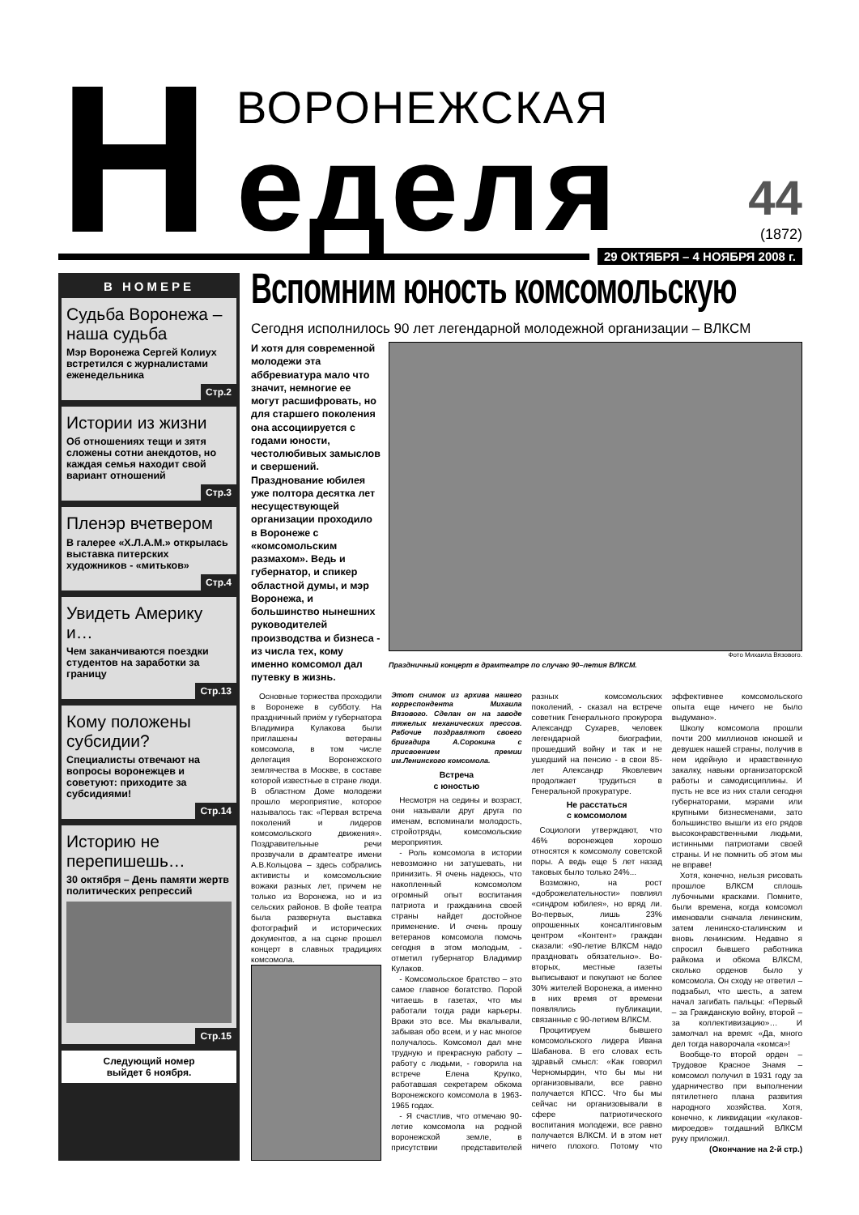Н
ВОРОНЕЖСКАЯ
еделя
44
(1872)
29 ОКТЯБРЯ – 4 НОЯБРЯ 2008 г.
В НОМЕРЕ
Судьба Воронежа – наша судьба
Мэр Воронежа Сергей Колиух встретился с журналистами еженедельника
Стр.2
Истории из жизни
Об отношениях тещи и зятя сложены сотни анекдотов, но каждая семья находит свой вариант отношений
Стр.3
Пленэр вчетвером
В галерее «Х.Л.А.М.» открылась выставка питерских художников - «митьков»
Стр.4
Увидеть Америку и…
Чем заканчиваются поездки студентов на заработки за границу
Стр.13
Кому положены субсидии?
Специалисты отвечают на вопросы воронежцев и советуют: приходите за субсидиями!
Стр.14
Историю не перепишешь…
30 октября – День памяти жертв политических репрессий
Стр.15
Следующий номер
выйдет 6 ноября.
Вспомним юность комсомольскую
Сегодня исполнилось 90 лет легендарной молодежной организации – ВЛКСМ
И хотя для современной молодежи эта аббревиатура мало что значит, немногие ее могут расшифровать, но для старшего поколения она ассоциируется с годами юности, честолюбивых замыслов и свершений. Празднование юбилея уже полтора десятка лет несуществующей организации проходило в Воронеже с «комсомольским размахом». Ведь и губернатор, и спикер областной думы, и мэр Воронежа, и большинство нынешних руководителей производства и бизнеса - из числа тех, кому именно комсомол дал путевку в жизнь.
Фото Михаила Вязового.
Праздничный концерт в драмтеатре по случаю 90–летия ВЛКСМ.
Основные торжества проходили в Воронеже в субботу. На праздничный приём у губернатора Владимира Кулакова были приглашены ветераны комсомола, в том числе делегация Воронежского землячества в Москве, в составе которой известные в стране люди. В областном Доме молодежи прошло мероприятие, которое называлось так: «Первая встреча поколений и лидеров комсомольского движения». Поздравительные речи прозвучали в драмтеатре имени А.В.Кольцова – здесь собрались активисты и комсомольские вожаки разных лет, причем не только из Воронежа, но и из сельских районов. В фойе театра была развернута выставка фотографий и исторических документов, а на сцене прошел концерт в славных традициях комсомола.
Этот снимок из архива нашего корреспондента Михаила Вязового. Сделан он на заводе тяжелых механических прессов. Рабочие поздравляют своего бригадира А.Сорокина с присвоением премии им.Ленинского комсомола.
Встреча
с юностью
Несмотря на седины и возраст, они называли друг друга по именам, вспоминали молодость, стройотряды, комсомольские мероприятия.
- Роль комсомола в истории невозможно ни затушевать, ни принизить. Я очень надеюсь, что накопленный комсомолом огромный опыт воспитания патриота и гражданина своей страны найдет достойное применение. И очень прошу ветеранов комсомола помочь сегодня в этом молодым, - отметил губернатор Владимир Кулаков.
- Комсомольское братство – это самое главное богатство. Порой читаешь в газетах, что мы работали тогда ради карьеры. Враки это все. Мы вкалывали, забывая обо всем, и у нас многое получалось. Комсомол дал мне трудную и прекрасную работу – работу с людьми, - говорила на встрече Елена Крупко, работавшая секретарем обкома Воронежского комсомола в 1963-1965 годах.
- Я счастлив, что отмечаю 90-летие комсомола на родной воронежской земле, в присутствии представителей разных комсомольских поколений, - сказал на встрече советник Генерального прокурора Александр Сухарев, человек легендарной биографии, прошедший войну и так и не ушедший на пенсию - в свои 85-лет Александр Яковлевич продолжает трудиться в Генеральной прокуратуре.
Не расстаться
с комсомолом
Социологи утверждают, что 46% воронежцев хорошо относятся к комсомолу советской поры. А ведь еще 5 лет назад таковых было только 24%...
Возможно, на рост «доброжелательности» повлиял «синдром юбилея», но вряд ли. Во-первых, лишь 23% опрошенных консалтинговым центром «Контент» граждан сказали: «90-летие ВЛКСМ надо праздновать обязательно». Во-вторых, местные газеты выписывают и покупают не более 30% жителей Воронежа, а именно в них время от времени появлялись публикации, связанные с 90-летием ВЛКСМ.
Процитируем бывшего комсомольского лидера Ивана Шабанова. В его словах есть здравый смысл: «Как говорил Черномырдин, что бы мы ни организовывали, все равно получается КПСС. Что бы мы сейчас ни организовывали в сфере патриотического воспитания молодежи, все равно получается ВЛКСМ. И в этом нет ничего плохого. Потому что эффективнее комсомольского опыта еще ничего не было выдумано».
Школу комсомола прошли почти 200 миллионов юношей и девушек нашей страны, получив в нем идейную и нравственную закалку, навыки организаторской работы и самодисциплины. И пусть не все из них стали сегодня губернаторами, мэрами или крупными бизнесменами, зато большинство вышли из его рядов высоконравственными людьми, истинными патриотами своей страны. И не помнить об этом мы не вправе!
Хотя, конечно, нельзя рисовать прошлое ВЛКСМ сплошь лубочными красками. Помните, были времена, когда комсомол именовали сначала ленинским, затем ленинско-сталинским и вновь ленинским. Недавно я спросил бывшего работника райкома и обкома ВЛКСМ, сколько орденов было у комсомола. Он сходу не ответил – подзабыл, что шесть, а затем начал загибать пальцы: «Первый – за Гражданскую войну, второй – за коллективизацию»… И замолчал на время: «Да, много дел тогда наворочала «комса»!
Вообще-то второй орден – Трудовое Красное Знамя – комсомол получил в 1931 году за ударничество при выполнении пятилетнего плана развития народного хозяйства. Хотя, конечно, к ликвидации «кулаков-мироедов» тогдашний ВЛКСМ руку приложил.
(Окончание на 2-й стр.)